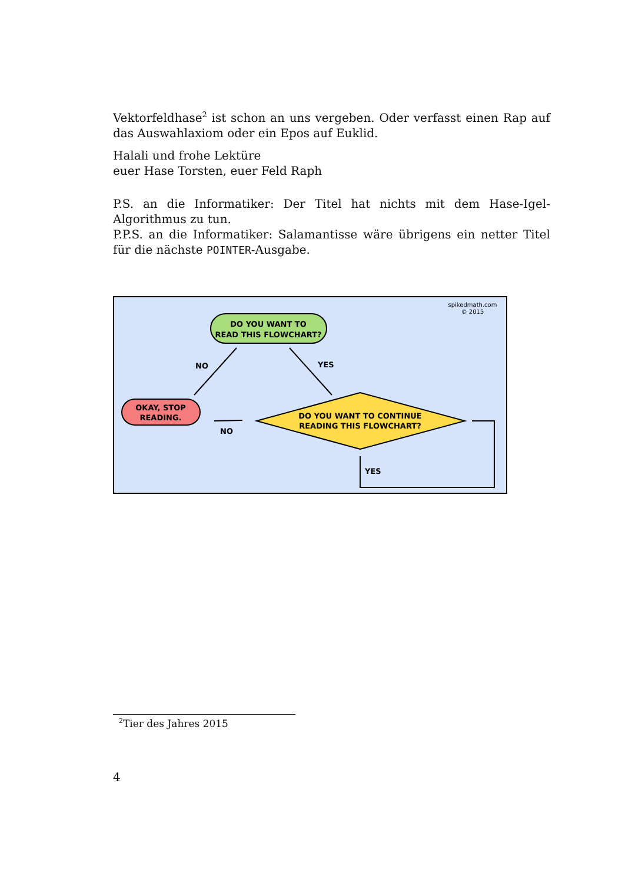Vektorfeldhase<sup>2</sup> ist schon an uns vergeben. Oder verfasst einen Rap auf das Auswahlaxiom oder ein Epos auf Euklid.
Halali und frohe Lektüre
euer Hase Torsten, euer Feld Raph
P.S. an die Informatiker: Der Titel hat nichts mit dem Hase-Igel-Algorithmus zu tun.
P.P.S. an die Informatiker: Salamantisse wäre übrigens ein netter Titel für die nächste POINTER-Ausgabe.
spikedmath.com
© 2015
DO YOU WANT TO
READ THIS FLOWCHART?
NO
YES
OKAY, STOP
READING.
DO YOU WANT TO CONTINUE
READING THIS FLOWCHART?
NO
YES
<sup>2</sup> Tier des Jahres 2015
4